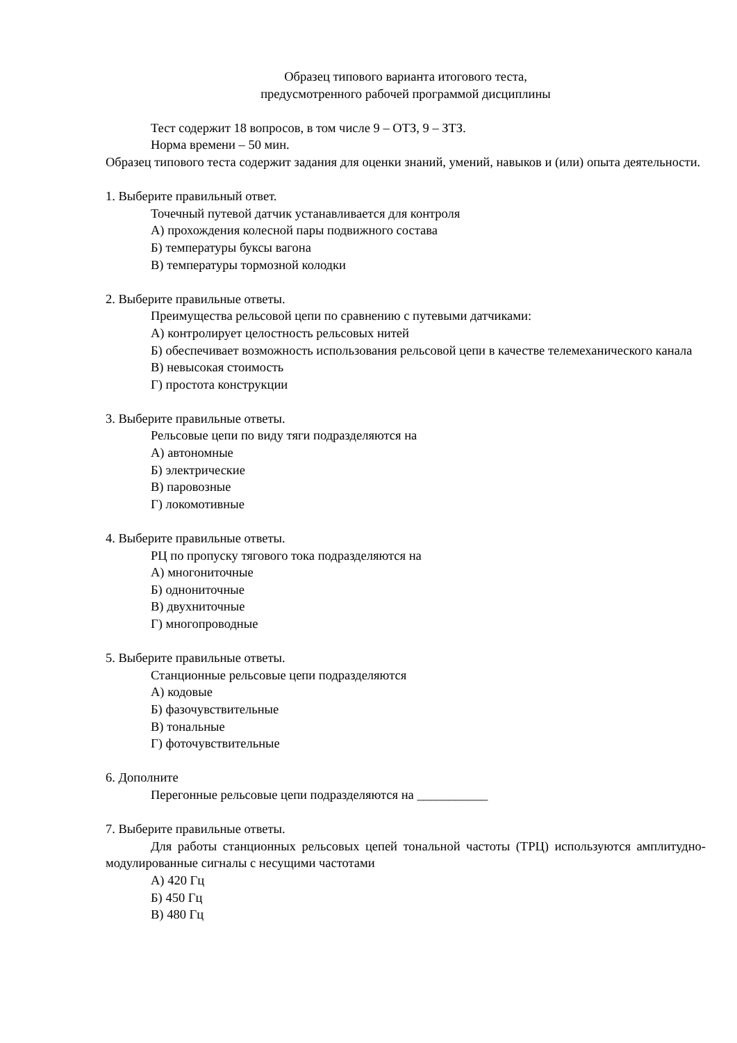Образец типового варианта итогового теста,
предусмотренного рабочей программой дисциплины
Тест содержит 18 вопросов, в том числе 9 – ОТЗ, 9 – ЗТЗ.
Норма времени – 50 мин.
Образец типового теста содержит задания для оценки знаний, умений, навыков и (или) опыта деятельности.
1. Выберите правильный ответ.
Точечный путевой датчик устанавливается для контроля
А) прохождения колесной пары подвижного состава
Б) температуры буксы вагона
В) температуры тормозной колодки
2. Выберите правильные ответы.
Преимущества рельсовой цепи по сравнению с путевыми датчиками:
А) контролирует целостность рельсовых нитей
Б) обеспечивает возможность использования рельсовой цепи в качестве телемеханического канала
В) невысокая стоимость
Г) простота конструкции
3. Выберите правильные ответы.
Рельсовые цепи по виду тяги подразделяются на
А) автономные
Б) электрические
В) паровозные
Г) локомотивные
4. Выберите правильные ответы.
РЦ по пропуску тягового тока подразделяются на
А) многониточные
Б) однониточные
В) двухниточные
Г) многопроводные
5. Выберите правильные ответы.
Станционные рельсовые цепи подразделяются
А) кодовые
Б) фазочувствительные
В) тональные
Г) фоточувствительные
6. Дополните
Перегонные рельсовые цепи подразделяются на ___________
7. Выберите правильные ответы.
Для работы станционных рельсовых цепей тональной частоты (ТРЦ) используются амплитудно-модулированные сигналы с несущими частотами
А) 420 Гц
Б) 450 Гц
В) 480 Гц